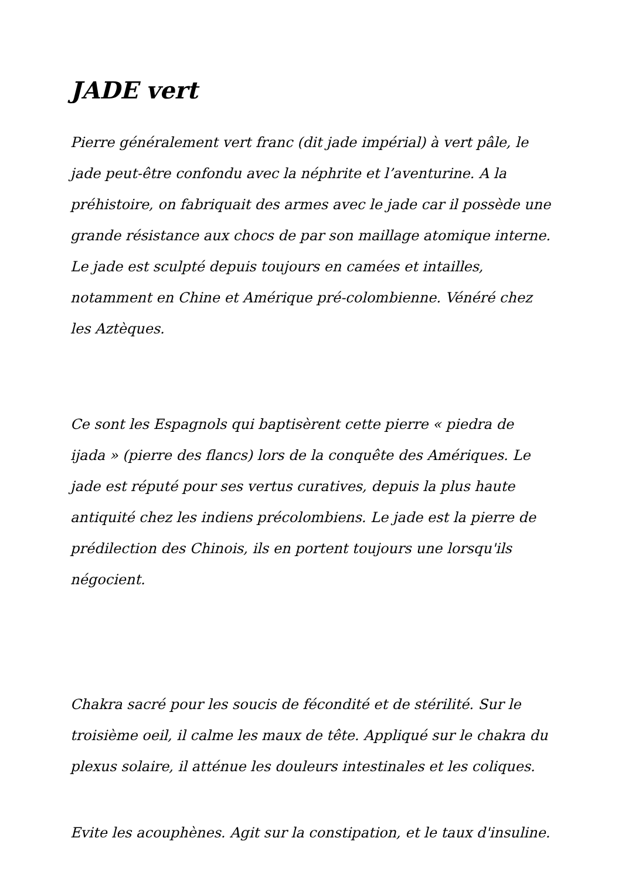JADE vert
Pierre généralement vert franc (dit jade impérial) à vert pâle, le jade peut-être confondu avec la néphrite et l’aventurine. A la préhistoire, on fabriquait des armes avec le jade car il possède une grande résistance aux chocs de par son maillage atomique interne. Le jade est sculpté depuis toujours en camées et intailles, notamment en Chine et Amérique pré-colombienne. Vénéré chez les Aztèques.
Ce sont les Espagnols qui baptisèrent cette pierre « piedra de ijada » (pierre des flancs) lors de la conquête des Amériques. Le jade est réputé pour ses vertus curatives, depuis la plus haute antiquité chez les indiens précolombiens. Le jade est la pierre de prédilection des Chinois, ils en portent toujours une lorsqu'ils négocient.
Chakra sacré pour les soucis de fécondité et de stérilité. Sur le troisième oeil, il calme les maux de tête. Appliqué sur le chakra du plexus solaire, il atténue les douleurs intestinales et les coliques.
Evite les acouphènes. Agit sur la constipation, et le taux d'insuline.